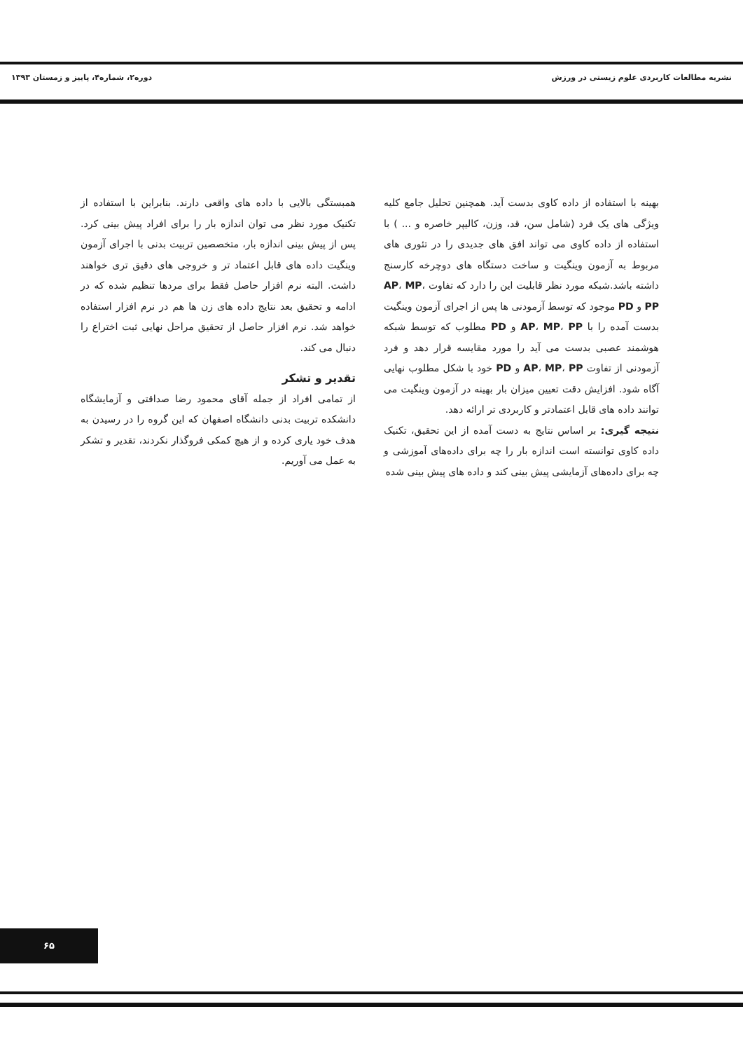نشریه مطالعات کاربردی علوم زیستی در ورزش دوره۲، شماره۴، پاییز و زمستان ۱۳۹۳
بهینه با استفاده از داده کاوی بدست آید. همچنین تحلیل جامع کلیه ویژگی های یک فرد (شامل سن، قد، وزن، کالیپر خاصره و ... ) با استفاده از داده کاوی می تواند افق های جدیدی را در تئوری های مربوط به آزمون وینگیت و ساخت دستگاه های دوچرخه کارسنج داشته باشد.شبکه مورد نظر قابلیت این را دارد که تفاوت AP، MP، PP و PD موجود که توسط آزمودنی ها پس از اجرای آزمون وینگیت بدست آمده را با AP، MP، PP و PD مطلوب که توسط شبکه هوشمند عصبی بدست می آید را مورد مقایسه قرار دهد و فرد آزمودنی از تفاوت AP، MP، PP و PD خود با شکل مطلوب نهایی آگاه شود. افزایش دقت تعیین میزان بار بهینه در آزمون وینگیت می توانند داده های قابل اعتمادتر و کاربردی تر ارائه دهد.
نتیجه گیری: بر اساس نتایج به دست آمده از این تحقیق، تکنیک داده کاوی توانسته است اندازه بار را چه برای داده‌های آموزشی و چه برای داده‌های آزمایشی پیش بینی کند و داده های پیش بینی شده
همبستگی بالایی با داده های واقعی دارند. بنابراین با استفاده از تکنیک مورد نظر می توان اندازه بار را برای افراد پیش بینی کرد. پس از پیش بینی اندازه بار، متخصصین تربیت بدنی با اجرای آزمون وینگیت داده های قابل اعتماد تر و خروجی های دقیق تری خواهند داشت. البته نرم افزار حاصل فقط برای مردها تنظیم شده که در ادامه و تحقیق بعد نتایج داده های زن ها هم در نرم افزار استفاده خواهد شد. نرم افزار حاصل از تحقیق مراحل نهایی ثبت اختراع را دنبال می کند.
تقدیر و تشکر
از تمامی افراد از جمله آقای محمود رضا صداقتی و آزمایشگاه دانشکده تربیت بدنی دانشگاه اصفهان که این گروه را در رسیدن به هدف خود یاری کرده و از هیچ کمکی فروگذار نکردند، تقدیر و تشکر به عمل می آوریم.
۶۵